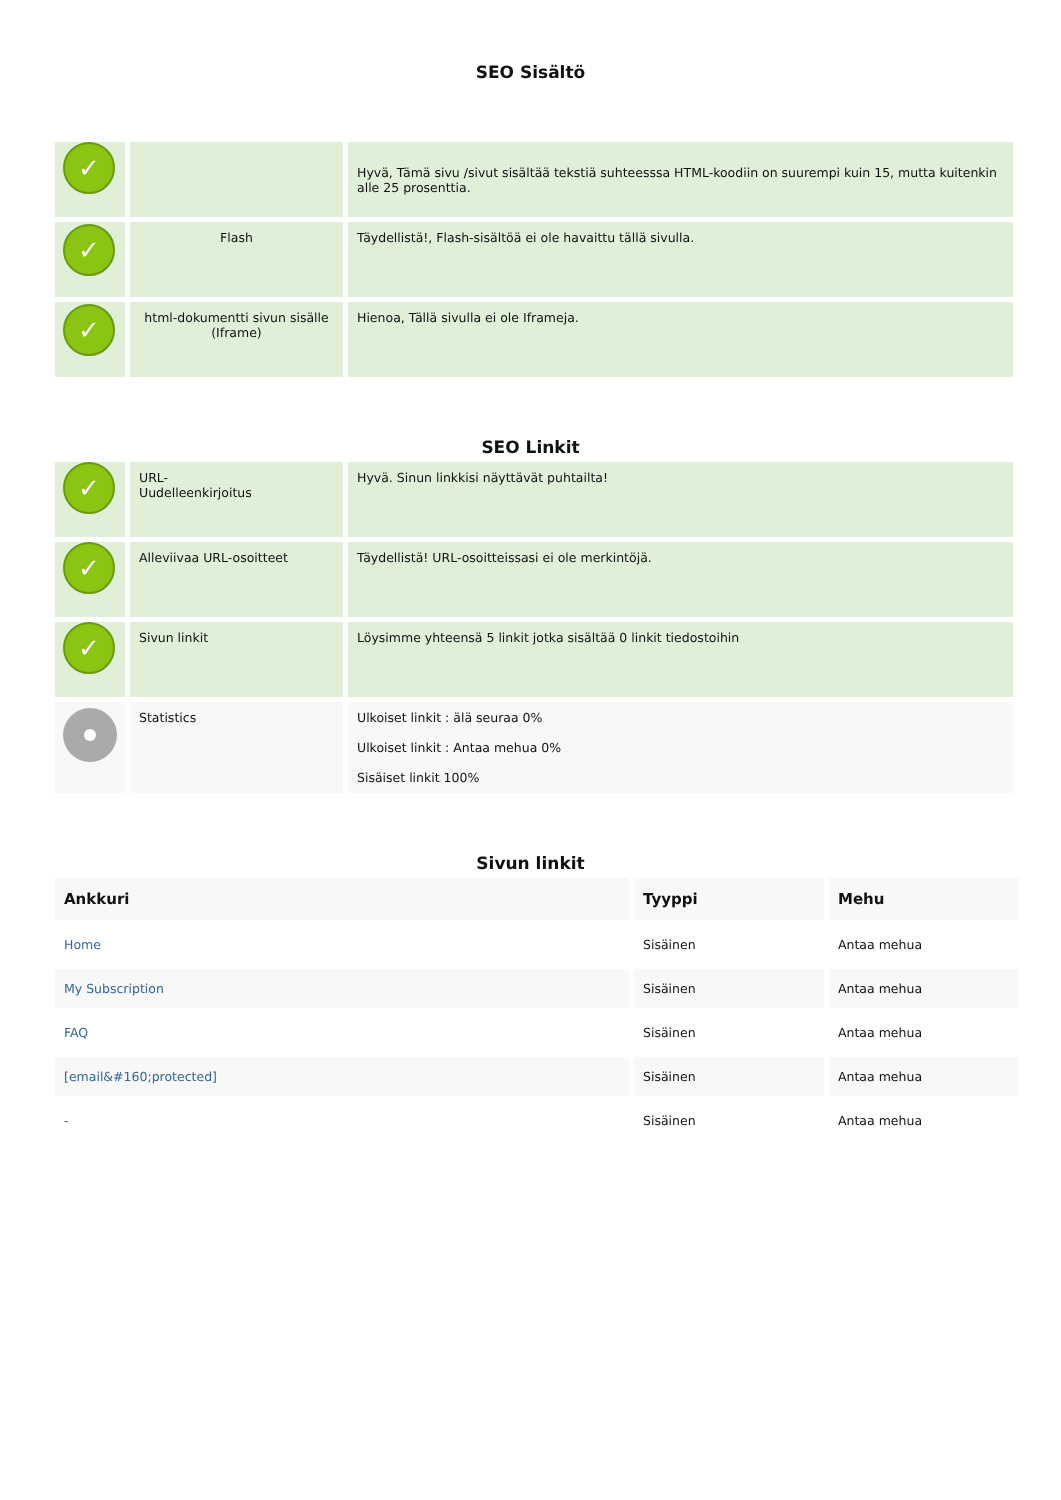SEO Sisältö
| ✓ | | Hyvä, Tämä sivu /sivut sisältää tekstiä suhteesssa HTML-koodiin on suurempi kuin 15, mutta kuitenkin alle 25 prosenttia. |
| ✓ | Flash | Täydellistä!, Flash-sisältöä ei ole havaittu tällä sivulla. |
| ✓ | html-dokumentti sivun sisälle (Iframe) | Hienoa, Tällä sivulla ei ole Iframeja. |
SEO Linkit
| ✓ | URL- Uudelleenkirjoitus | Hyvä. Sinun linkkisi näyttävät puhtailta! |
| ✓ | Alleviivaa URL-osoitteet | Täydellistä! URL-osoitteissasi ei ole merkintöjä. |
| ✓ | Sivun linkit | Löysimme yhteensä 5 linkit jotka sisältää 0 linkit tiedostoihin |
| | Statistics | Ulkoiset linkit : älä seuraa 0% Ulkoiset linkit : Antaa mehua 0% Sisäiset linkit 100% |
Sivun linkit
| Ankkuri | Tyyppi | Mehu |
| --- | --- | --- |
| Home | Sisäinen | Antaa mehua |
| My Subscription | Sisäinen | Antaa mehua |
| FAQ | Sisäinen | Antaa mehua |
| [email&#160;protected] | Sisäinen | Antaa mehua |
| - | Sisäinen | Antaa mehua |